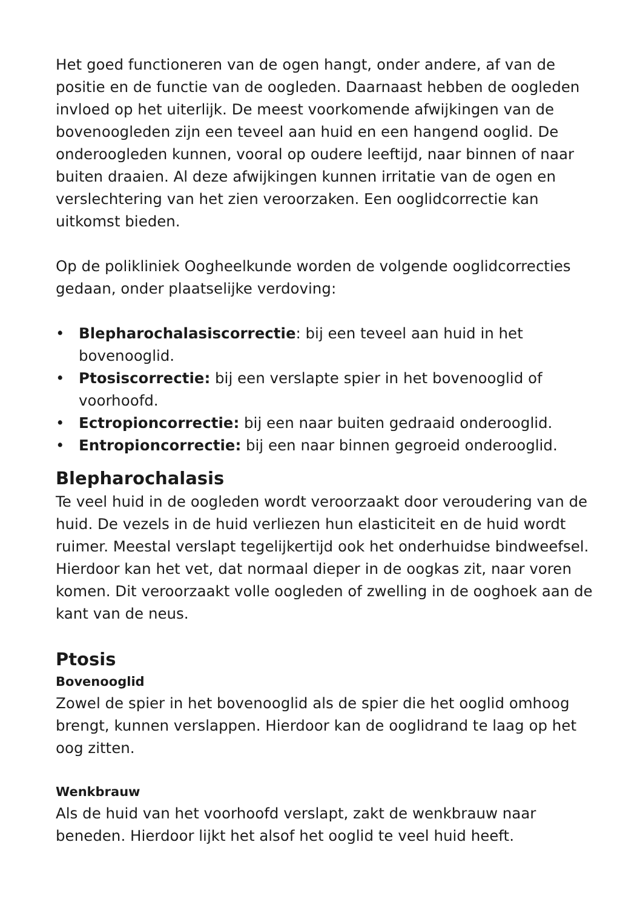Het goed functioneren van de ogen hangt, onder andere, af van de positie en de functie van de oogleden. Daarnaast hebben de oogleden invloed op het uiterlijk. De meest voorkomende afwijkingen van de bovenoogleden zijn een teveel aan huid en een hangend ooglid. De onderoogleden kunnen, vooral op oudere leeftijd, naar binnen of naar buiten draaien. Al deze afwijkingen kunnen irritatie van de ogen en verslechtering van het zien veroorzaken. Een ooglidcorrectie kan uitkomst bieden.
Op de polikliniek Oogheelkunde worden de volgende ooglidcorrecties gedaan, onder plaatselijke verdoving:
• Blepharochalasiscorrectie: bij een teveel aan huid in het bovenooglid.
• Ptosiscorrectie: bij een verslapte spier in het bovenooglid of voorhoofd.
• Ectropioncorrectie: bij een naar buiten gedraaid onderooglid.
• Entropioncorrectie: bij een naar binnen gegroeid onderooglid.
Blepharochalasis
Te veel huid in de oogleden wordt veroorzaakt door veroudering van de huid. De vezels in de huid verliezen hun elasticiteit en de huid wordt ruimer. Meestal verslapt tegelijkertijd ook het onderhuidse bindweefsel. Hierdoor kan het vet, dat normaal dieper in de oogkas zit, naar voren komen. Dit veroorzaakt volle oogleden of zwelling in de ooghoek aan de kant van de neus.
Ptosis
Bovenooglid
Zowel de spier in het bovenooglid als de spier die het ooglid omhoog brengt, kunnen verslappen. Hierdoor kan de ooglidrand te laag op het oog zitten.
Wenkbrauw
Als de huid van het voorhoofd verslapt, zakt de wenkbrauw naar beneden. Hierdoor lijkt het alsof het ooglid te veel huid heeft.